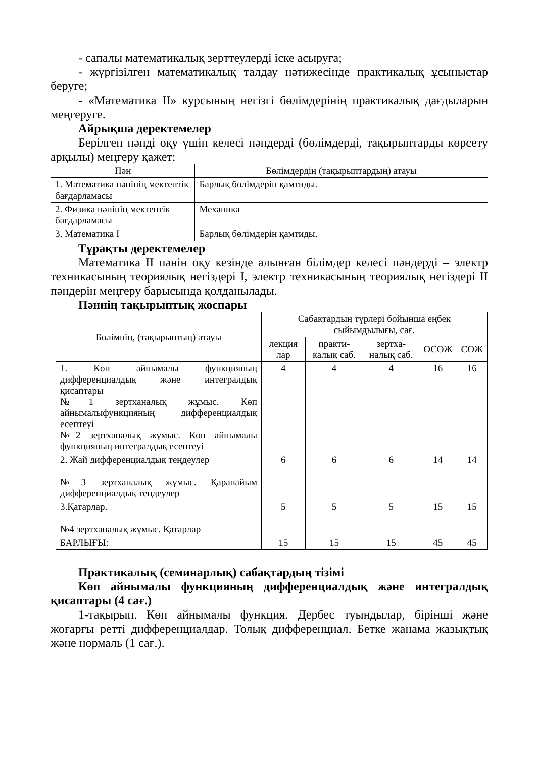- сапалы математикалық зерттеулерді іске асыруға;
- жүргізілген математикалық талдау нәтижесінде практикалық ұсыныстар беруге;
- «Математика ІІ» курсының негізгі бөлімдерінің практикалық дағдыларын меңгеруге.
Айрықша деректемелер
Берілген пәнді оқу үшін келесі пәндерді (бөлімдерді, тақырыптарды көрсету арқылы) меңгеру қажет:
| Пән | Бөлімдердің (тақырыптардың) атауы |
| --- | --- |
| 1. Математика пәнінің мектептік бағдарламасы | Барлық бөлімдерін қамтиды. |
| 2. Физика пәнінің мектептік бағдарламасы | Механика |
| 3. Математика І | Барлық бөлімдерін қамтиды. |
Тұрақты деректемелер
Математика ІІ пәнін оқу кезінде алынған білімдер келесі пәндерді – электр техникасының теориялық негіздері І, электр техникасының теориялық негіздері ІІ пәндерін меңгеру барысында қолданылады.
Пәннің тақырыптық жоспары
| Бөлімнің, (тақырыптың) атауы | Сабақтардың түрлері бойынша еңбек сыйымдылығы, сағ. | | | | |
| --- | --- | --- | --- | --- | --- |
| | лекция лар | практи-калық саб. | зертха-налық саб. | ОСӨЖ | СӨЖ |
| 1. Көп айнымалы функцияның дифференциалдық және интегралдық қисаптары №1 зертханалық жұмыс. Көп айнымалыфункцияның дифференциалдық есептеуі №2 зертханалық жұмыс. Көп айнымалы функцияның интегралдық есептеуі | 4 | 4 | 4 | 16 | 16 |
| 2. Жай дифференциалдық теңдеулер №3 зертханалық жұмыс. Қарапайым дифференциалдық теңдеулер | 6 | 6 | 6 | 14 | 14 |
| 3.Қатарлар. №4 зертханалық жұмыс. Қатарлар | 5 | 5 | 5 | 15 | 15 |
| БАРЛЫҒЫ: | 15 | 15 | 15 | 45 | 45 |
Практикалық (семинарлық) сабақтардың тізімі
Көп айнымалы функцияның дифференциалдық және интегралдық қисаптары (4 сағ.)
1-тақырып. Көп айнымалы функция. Дербес туындылар, бірінші және жоғарғы ретті дифференциалдар. Толық дифференциал. Бетке жанама жазықтық және нормаль (1 сағ.).